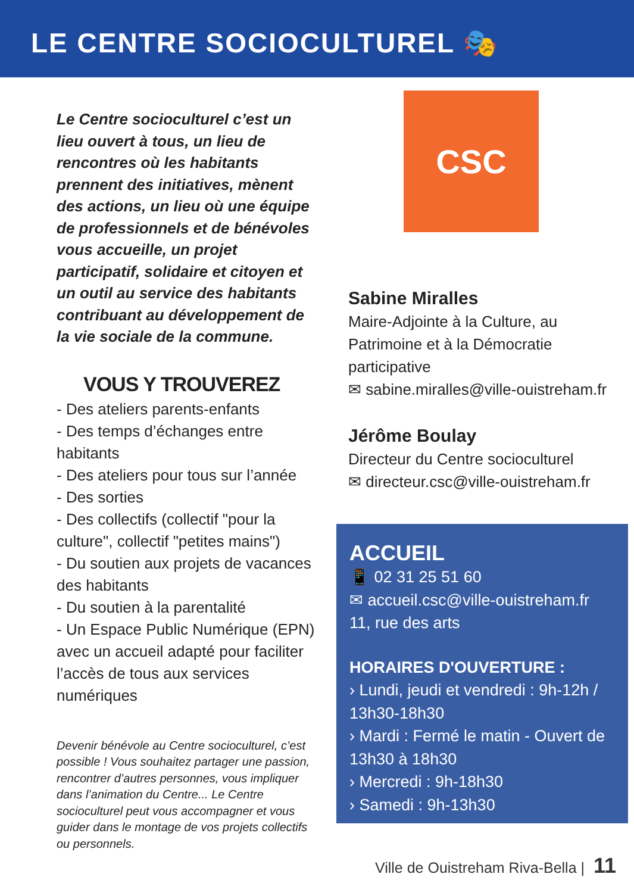LE CENTRE SOCIOCULTUREL 🎭
Le Centre socioculturel c’est un lieu ouvert à tous, un lieu de rencontres où les habitants prennent des initiatives, mènent des actions, un lieu où une équipe de professionnels et de bénévoles vous accueille, un projet participatif, solidaire et citoyen et un outil au service des habitants contribuant au développement de la vie sociale de la commune.
VOUS Y TROUVEREZ
- Des ateliers parents-enfants
- Des temps d’échanges entre habitants
- Des ateliers pour tous sur l’année
- Des sorties
- Des collectifs (collectif "pour la culture", collectif "petites mains")
- Du soutien aux projets de vacances des habitants
- Du soutien à la parentalité
- Un Espace Public Numérique (EPN) avec un accueil adapté pour faciliter l’accès de tous aux services numériques
Devenir bénévole au Centre socioculturel, c’est possible ! Vous souhaitez partager une passion, rencontrer d’autres personnes, vous impliquer dans l’animation du Centre... Le Centre socioculturel peut vous accompagner et vous guider dans le montage de vos projets collectifs ou personnels.
CSC
Sabine Miralles
Maire-Adjointe à la Culture, au Patrimoine et à la Démocratie participative
✉ sabine.miralles@ville-ouistreham.fr
Jérôme Boulay
Directeur du Centre socioculturel
✉ directeur.csc@ville-ouistreham.fr
ACCUEIL
📱 02 31 25 51 60
✉ accueil.csc@ville-ouistreham.fr
11, rue des arts
HORAIRES D'OUVERTURE :
› Lundi, jeudi et vendredi : 9h-12h / 13h30-18h30
› Mardi : Fermé le matin - Ouvert de 13h30 à 18h30
› Mercredi : 9h-18h30
› Samedi : 9h-13h30
Ville de Ouistreham Riva-Bella | 11